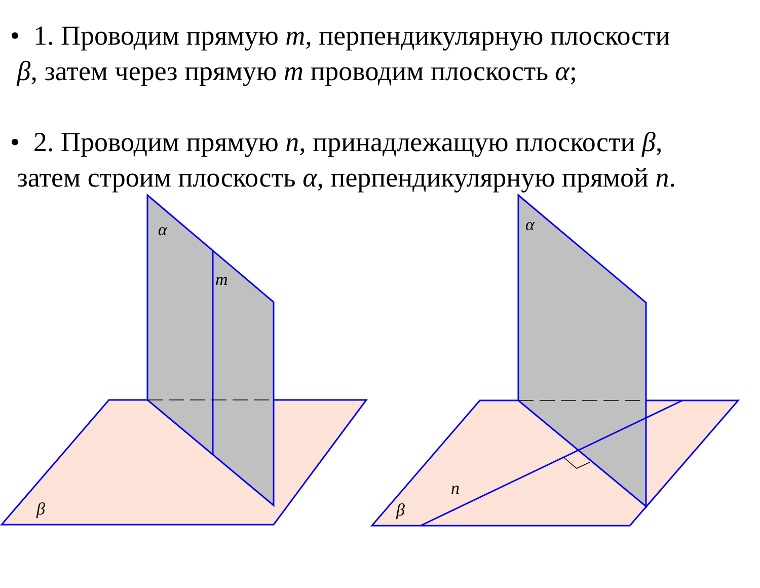• 1. Проводим прямую m, перпендикулярную плоскости
β, затем через прямую m проводим плоскость α;
• 2. Проводим прямую n, принадлежащую плоскости β,
затем строим плоскость α, перпендикулярную прямой n.
α
m
β
α
n
β